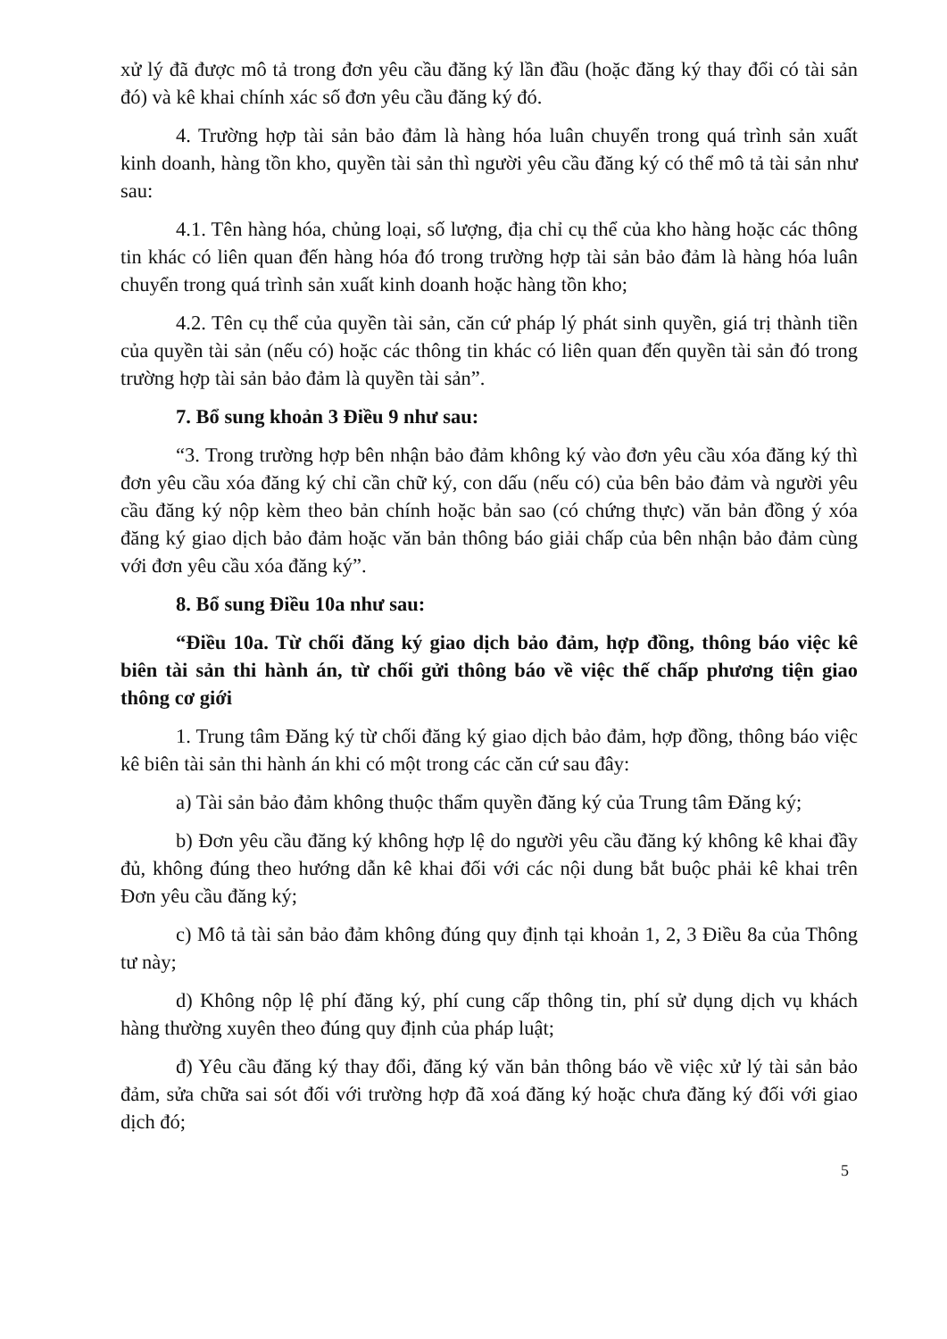xử lý đã được mô tả trong đơn yêu cầu đăng ký lần đầu (hoặc đăng ký thay đổi có tài sản đó) và kê khai chính xác số đơn yêu cầu đăng ký đó.
4. Trường hợp tài sản bảo đảm là hàng hóa luân chuyển trong quá trình sản xuất kinh doanh, hàng tồn kho, quyền tài sản thì người yêu cầu đăng ký có thể mô tả tài sản như sau:
4.1. Tên hàng hóa, chủng loại, số lượng, địa chỉ cụ thể của kho hàng hoặc các thông tin khác có liên quan đến hàng hóa đó trong trường hợp tài sản bảo đảm là hàng hóa luân chuyển trong quá trình sản xuất kinh doanh hoặc hàng tồn kho;
4.2. Tên cụ thể của quyền tài sản, căn cứ pháp lý phát sinh quyền, giá trị thành tiền của quyền tài sản (nếu có) hoặc các thông tin khác có liên quan đến quyền tài sản đó trong trường hợp tài sản bảo đảm là quyền tài sản”.
7. Bổ sung khoản 3 Điều 9 như sau:
“3. Trong trường hợp bên nhận bảo đảm không ký vào đơn yêu cầu xóa đăng ký thì đơn yêu cầu xóa đăng ký chỉ cần chữ ký, con dấu (nếu có) của bên bảo đảm và người yêu cầu đăng ký nộp kèm theo bản chính hoặc bản sao (có chứng thực) văn bản đồng ý xóa đăng ký giao dịch bảo đảm hoặc văn bản thông báo giải chấp của bên nhận bảo đảm cùng với đơn yêu cầu xóa đăng ký”.
8. Bổ sung Điều 10a như sau:
“Điều 10a. Từ chối đăng ký giao dịch bảo đảm, hợp đồng, thông báo việc kê biên tài sản thi hành án, từ chối gửi thông báo về việc thế chấp phương tiện giao thông cơ giới
1. Trung tâm Đăng ký từ chối đăng ký giao dịch bảo đảm, hợp đồng, thông báo việc kê biên tài sản thi hành án khi có một trong các căn cứ sau đây:
a) Tài sản bảo đảm không thuộc thẩm quyền đăng ký của Trung tâm Đăng ký;
b) Đơn yêu cầu đăng ký không hợp lệ do người yêu cầu đăng ký không kê khai đầy đủ, không đúng theo hướng dẫn kê khai đối với các nội dung bắt buộc phải kê khai trên Đơn yêu cầu đăng ký;
c) Mô tả tài sản bảo đảm không đúng quy định tại khoản 1, 2, 3 Điều 8a của Thông tư này;
d) Không nộp lệ phí đăng ký, phí cung cấp thông tin, phí sử dụng dịch vụ khách hàng thường xuyên theo đúng quy định của pháp luật;
đ) Yêu cầu đăng ký thay đổi, đăng ký văn bản thông báo về việc xử lý tài sản bảo đảm, sửa chữa sai sót đối với trường hợp đã xoá đăng ký hoặc chưa đăng ký đối với giao dịch đó;
5